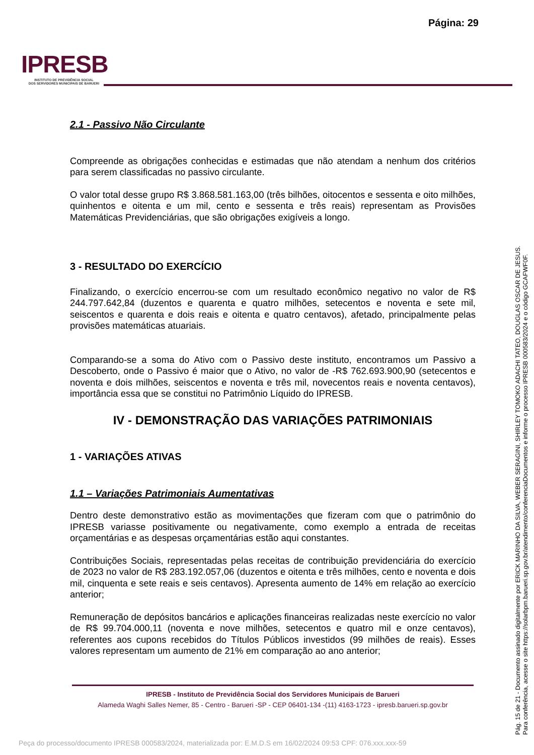Página: 29
IPRESB
INSTITUTO DE PREVIDÊNCIA SOCIAL
DOS SERVIDORES MUNICIPAIS DE BARUERI
2.1 - Passivo Não Circulante
Compreende as obrigações conhecidas e estimadas que não atendam a nenhum dos critérios para serem classificadas no passivo circulante.
O valor total desse grupo R$ 3.868.581.163,00 (três bilhões, oitocentos e sessenta e oito milhões, quinhentos e oitenta e um mil, cento e sessenta e três reais) representam as Provisões Matemáticas Previdenciárias, que são obrigações exigíveis a longo.
3 - RESULTADO DO EXERCÍCIO
Finalizando, o exercício encerrou-se com um resultado econômico negativo no valor de R$ 244.797.642,84 (duzentos e quarenta e quatro milhões, setecentos e noventa e sete mil, seiscentos e quarenta e dois reais e oitenta e quatro centavos), afetado, principalmente pelas provisões matemáticas atuariais.
Comparando-se a soma do Ativo com o Passivo deste instituto, encontramos um Passivo a Descoberto, onde o Passivo é maior que o Ativo, no valor de -R$ 762.693.900,90 (setecentos e noventa e dois milhões, seiscentos e noventa e três mil, novecentos reais e noventa centavos), importância essa que se constitui no Patrimônio Líquido do IPRESB.
IV - DEMONSTRAÇÃO DAS VARIAÇÕES PATRIMONIAIS
1 - VARIAÇÕES ATIVAS
1.1 – Variações Patrimoniais Aumentativas
Dentro deste demonstrativo estão as movimentações que fizeram com que o patrimônio do IPRESB variasse positivamente ou negativamente, como exemplo a entrada de receitas orçamentárias e as despesas orçamentárias estão aqui constantes.
Contribuições Sociais, representadas pelas receitas de contribuição previdenciária do exercício de 2023 no valor de R$ 283.192.057,06 (duzentos e oitenta e três milhões, cento e noventa e dois mil, cinquenta e sete reais e seis centavos). Apresenta aumento de 14% em relação ao exercício anterior;
Remuneração de depósitos bancários e aplicações financeiras realizadas neste exercício no valor de R$ 99.704.000,11 (noventa e nove milhões, setecentos e quatro mil e onze centavos), referentes aos cupons recebidos do Títulos Públicos investidos (99 milhões de reais). Esses valores representam um aumento de 21% em comparação ao ano anterior;
IPRESB - Instituto de Previdência Social dos Servidores Municipais de Barueri
Alameda Waghi Salles Nemer, 85 - Centro - Barueri -SP - CEP 06401-134 -(11) 4163-1723 - ipresb.barueri.sp.gov.br
Pág. 15 de 21 - Documento assinado digitalmente por ERICK MARINHO DA SILVA, WEBER SERAGINI, SHIRLEY TOMOKO ADACHI TATEO, DOUGLAS OSCAR DE JESUS.
Para conferência, acesse o site https://solarbpm.barueri.sp.gov.br/atendimento/conferenciaDocumentos e informe o processo IPRESB 000583/2024 e o código GCAFWF0F.
Peça do processo/documento IPRESB 000583/2024, materializada por: E.M.D.S em 16/02/2024 09:53 CPF: 076.xxx.xxx-59